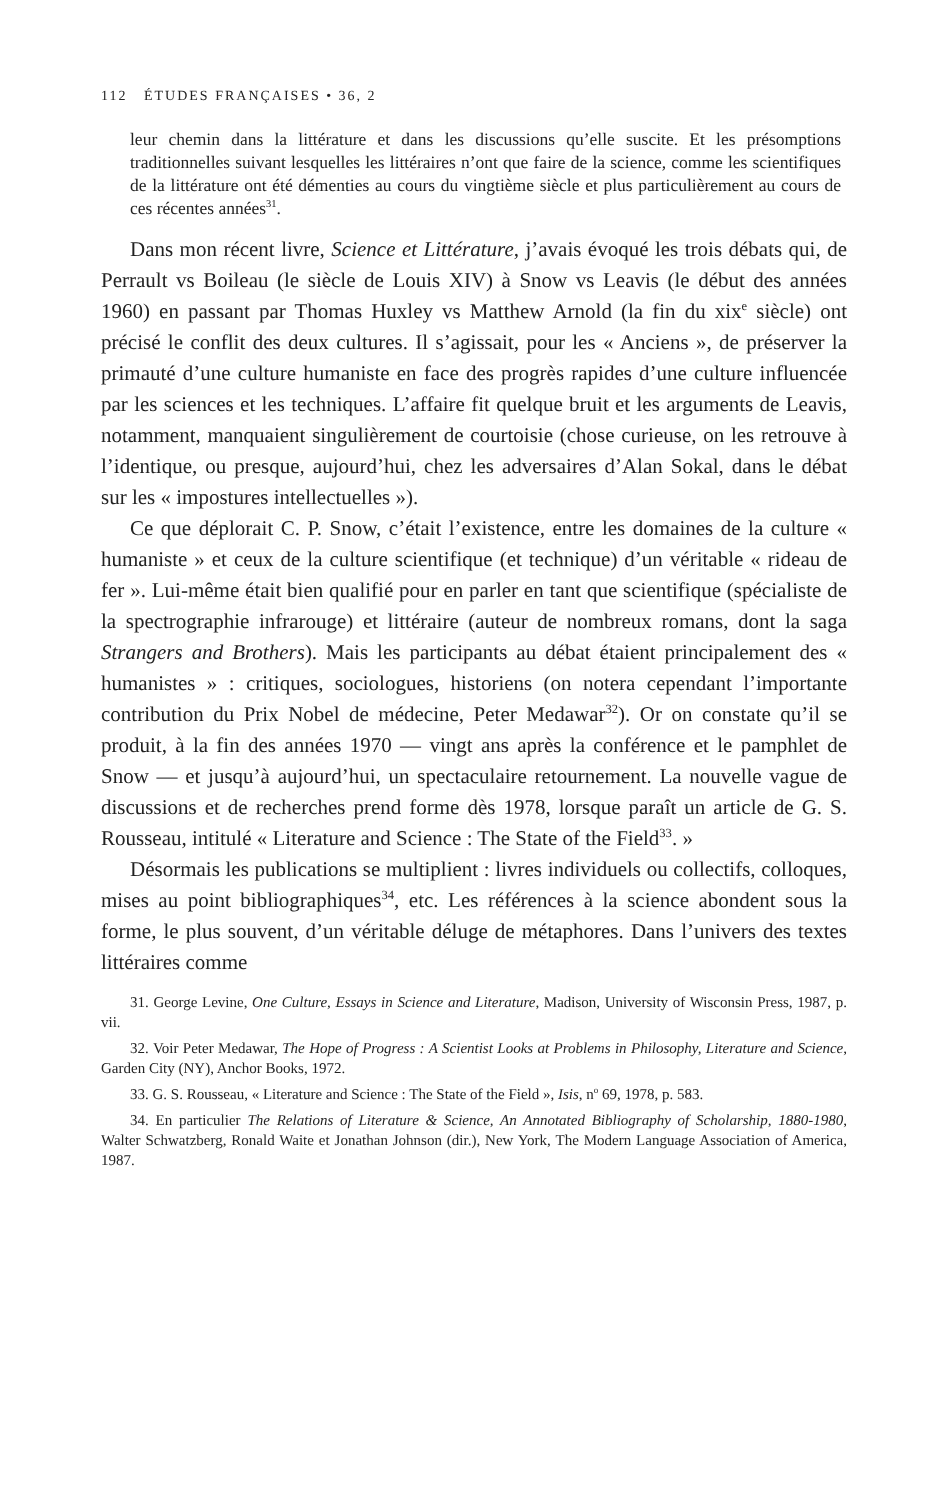112 ÉTUDES FRANÇAISES • 36, 2
leur chemin dans la littérature et dans les discussions qu’elle suscite. Et les présomptions traditionnelles suivant lesquelles les littéraires n’ont que faire de la science, comme les scientifiques de la littérature ont été démenties au cours du vingtième siècle et plus particulièrement au cours de ces récentes années<sup>31</sup>.
Dans mon récent livre, Science et Littérature, j’avais évoqué les trois débats qui, de Perrault vs Boileau (le siècle de Louis XIV) à Snow vs Leavis (le début des années 1960) en passant par Thomas Huxley vs Matthew Arnold (la fin du xix<sup>e</sup> siècle) ont précisé le conflit des deux cultures. Il s’agissait, pour les « Anciens », de préserver la primauté d’une culture humaniste en face des progrès rapides d’une culture influencée par les sciences et les techniques. L’affaire fit quelque bruit et les arguments de Leavis, notamment, manquaient singulièrement de courtoisie (chose curieuse, on les retrouve à l’identique, ou presque, aujourd’hui, chez les adversaires d’Alan Sokal, dans le débat sur les « impostures intellectuelles »).
Ce que déplorait C. P. Snow, c’était l’existence, entre les domaines de la culture « humaniste » et ceux de la culture scientifique (et technique) d’un véritable « rideau de fer ». Lui-même était bien qualifié pour en parler en tant que scientifique (spécialiste de la spectrographie infrarouge) et littéraire (auteur de nombreux romans, dont la saga Strangers and Brothers). Mais les participants au débat étaient principalement des « humanistes » : critiques, sociologues, historiens (on notera cependant l’importante contribution du Prix Nobel de médecine, Peter Medawar<sup>32</sup>). Or on constate qu’il se produit, à la fin des années 1970 — vingt ans après la conférence et le pamphlet de Snow — et jusqu’à aujourd’hui, un spectaculaire retournement. La nouvelle vague de discussions et de recherches prend forme dès 1978, lorsque paraît un article de G. S. Rousseau, intitulé « Literature and Science : The State of the Field<sup>33</sup>. »
Désormais les publications se multiplient : livres individuels ou collectifs, colloques, mises au point bibliographiques<sup>34</sup>, etc. Les références à la science abondent sous la forme, le plus souvent, d’un véritable déluge de métaphores. Dans l’univers des textes littéraires comme
31. George Levine, One Culture, Essays in Science and Literature, Madison, University of Wisconsin Press, 1987, p. vii.
32. Voir Peter Medawar, The Hope of Progress : A Scientist Looks at Problems in Philosophy, Literature and Science, Garden City (NY), Anchor Books, 1972.
33. G. S. Rousseau, « Literature and Science : The State of the Field », Isis, n<sup>o</sup> 69, 1978, p. 583.
34. En particulier The Relations of Literature & Science, An Annotated Bibliography of Scholarship, 1880-1980, Walter Schwatzberg, Ronald Waite et Jonathan Johnson (dir.), New York, The Modern Language Association of America, 1987.